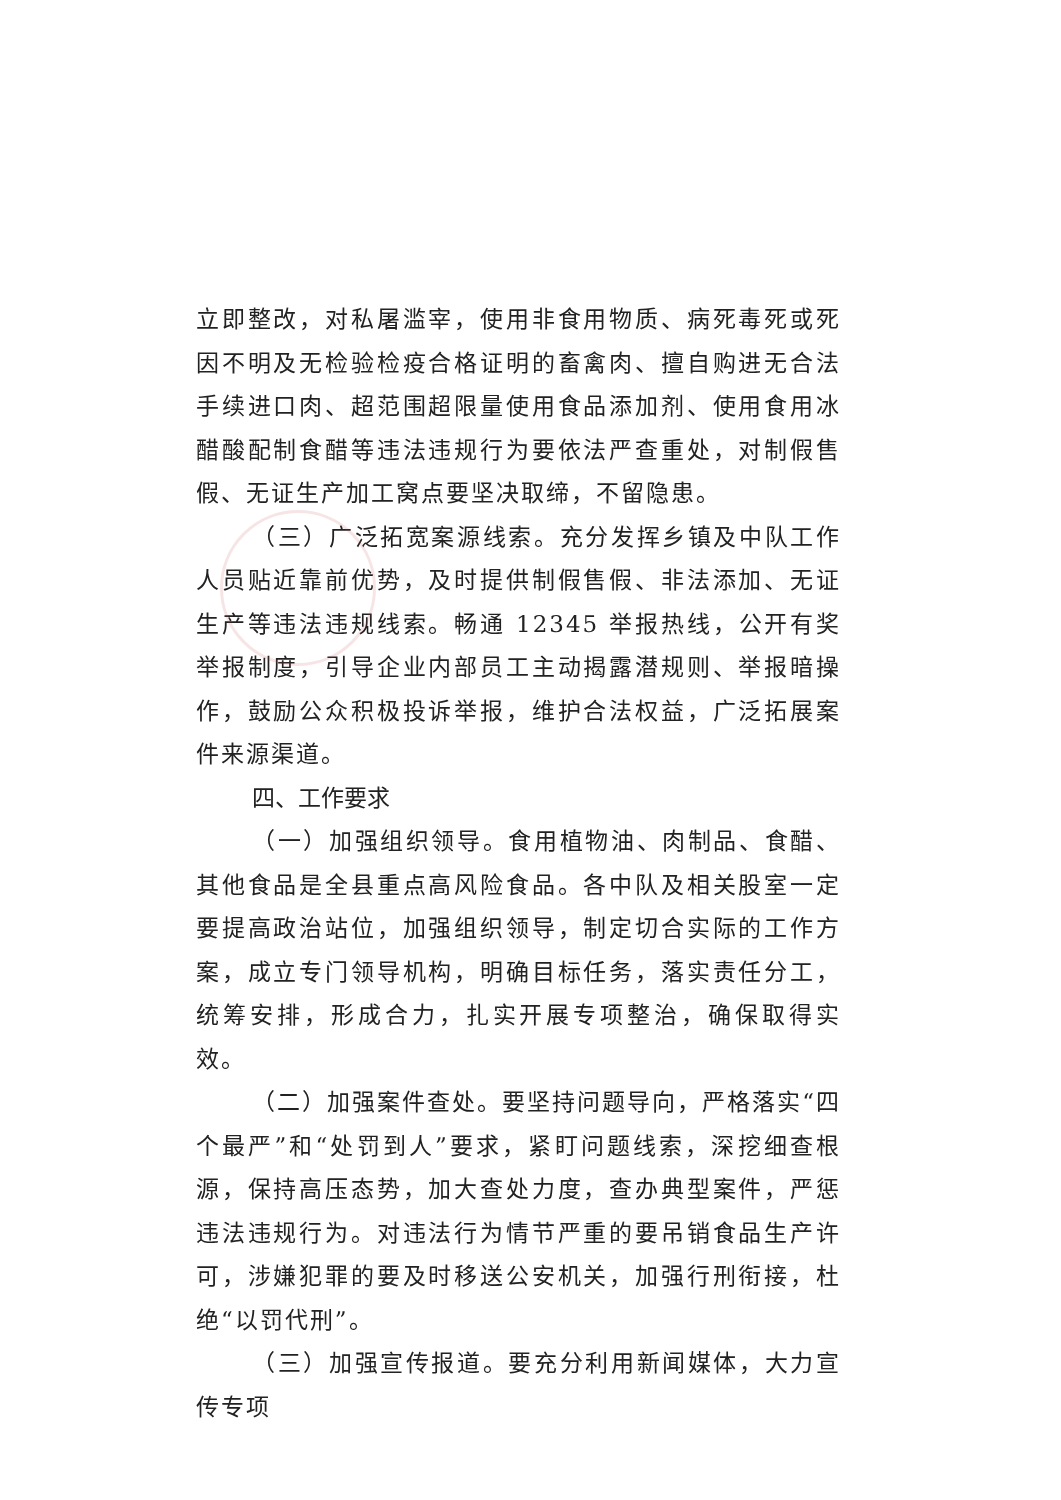立即整改，对私屠滥宰，使用非食用物质、病死毒死或死因不明及无检验检疫合格证明的畜禽肉、擅自购进无合法手续进口肉、超范围超限量使用食品添加剂、使用食用冰醋酸配制食醋等违法违规行为要依法严查重处，对制假售假、无证生产加工窝点要坚决取缔，不留隐患。
（三）广泛拓宽案源线索。充分发挥乡镇及中队工作人员贴近靠前优势，及时提供制假售假、非法添加、无证生产等违法违规线索。畅通 12345 举报热线，公开有奖举报制度，引导企业内部员工主动揭露潜规则、举报暗操作，鼓励公众积极投诉举报，维护合法权益，广泛拓展案件来源渠道。
四、工作要求
（一）加强组织领导。食用植物油、肉制品、食醋、其他食品是全县重点高风险食品。各中队及相关股室一定要提高政治站位，加强组织领导，制定切合实际的工作方案，成立专门领导机构，明确目标任务，落实责任分工，统筹安排，形成合力，扎实开展专项整治，确保取得实效。
（二）加强案件查处。要坚持问题导向，严格落实“四个最严”和“处罚到人”要求，紧盯问题线索，深挖细查根源，保持高压态势，加大查处力度，查办典型案件，严惩违法违规行为。对违法行为情节严重的要吊销食品生产许可，涉嫌犯罪的要及时移送公安机关，加强行刑衔接，杜绝“以罚代刑”。
（三）加强宣传报道。要充分利用新闻媒体，大力宣传专项